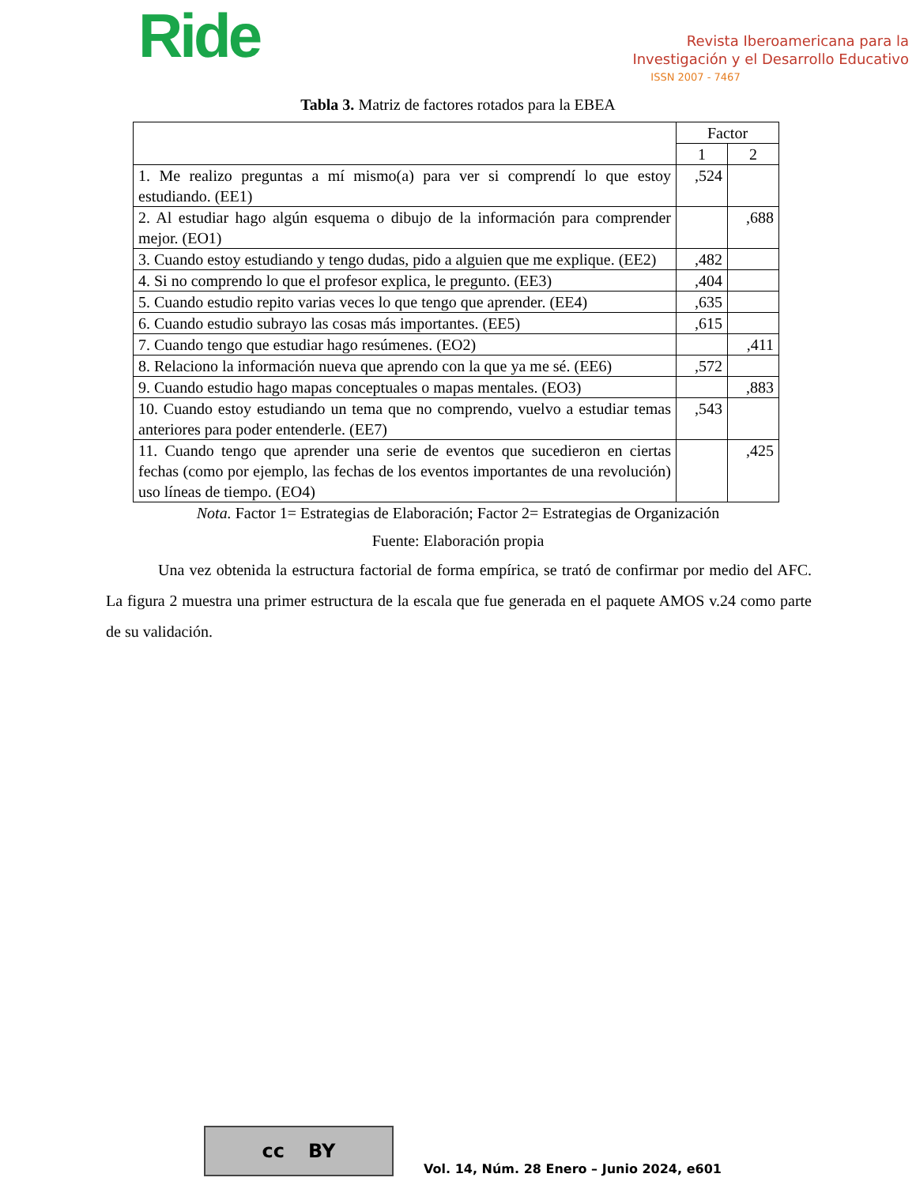Ride
Revista Iberoamericana para la
Investigación y el Desarrollo Educativo
ISSN 2007 - 7467
Tabla 3. Matriz de factores rotados para la EBEA
| | Factor | |
| | 1 | 2 |
| 1. Me realizo preguntas a mí mismo(a) para ver si comprendí lo que estoy estudiando. (EE1) | ,524 | |
| 2. Al estudiar hago algún esquema o dibujo de la información para comprender mejor. (EO1) | | ,688 |
| 3. Cuando estoy estudiando y tengo dudas, pido a alguien que me explique. (EE2) | ,482 | |
| 4. Si no comprendo lo que el profesor explica, le pregunto. (EE3) | ,404 | |
| 5. Cuando estudio repito varias veces lo que tengo que aprender. (EE4) | ,635 | |
| 6. Cuando estudio subrayo las cosas más importantes. (EE5) | ,615 | |
| 7. Cuando tengo que estudiar hago resúmenes. (EO2) | | ,411 |
| 8. Relaciono la información nueva que aprendo con la que ya me sé. (EE6) | ,572 | |
| 9. Cuando estudio hago mapas conceptuales o mapas mentales. (EO3) | | ,883 |
| 10. Cuando estoy estudiando un tema que no comprendo, vuelvo a estudiar temas anteriores para poder entenderle. (EE7) | ,543 | |
| 11. Cuando tengo que aprender una serie de eventos que sucedieron en ciertas fechas (como por ejemplo, las fechas de los eventos importantes de una revolución) uso líneas de tiempo. (EO4) | | ,425 |
Nota. Factor 1= Estrategias de Elaboración; Factor 2= Estrategias de Organización
Fuente: Elaboración propia
Una vez obtenida la estructura factorial de forma empírica, se trató de confirmar por medio del AFC. La figura 2 muestra una primer estructura de la escala que fue generada en el paquete AMOS v.24 como parte de su validación.
cc BY
Vol. 14, Núm. 28 Enero – Junio 2024, e601